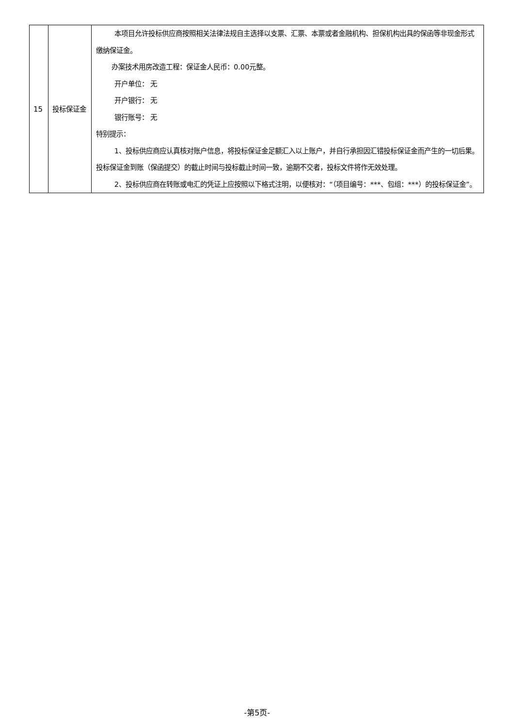| 15 | 投标保证金 | 本项目允许投标供应商按照相关法律法规自主选择以支票、汇票、本票或者金融机构、担保机构出具的保函等非现金形式缴纳保证金。 办案技术用房改造工程：保证金人民币：0.00元整。 开户单位： 无 开户银行： 无 银行账号： 无 特别提示： 1、投标供应商应认真核对账户信息，将投标保证金足额汇入以上账户，并自行承担因汇错投标保证金而产生的一切后果。投标保证金到账（保函提交）的截止时间与投标截止时间一致，逾期不交者，投标文件将作无效处理。 2、投标供应商在转账或电汇的凭证上应按照以下格式注明，以便核对：“（项目编号：***、包组：***）的投标保证金”。 |
-第5页-